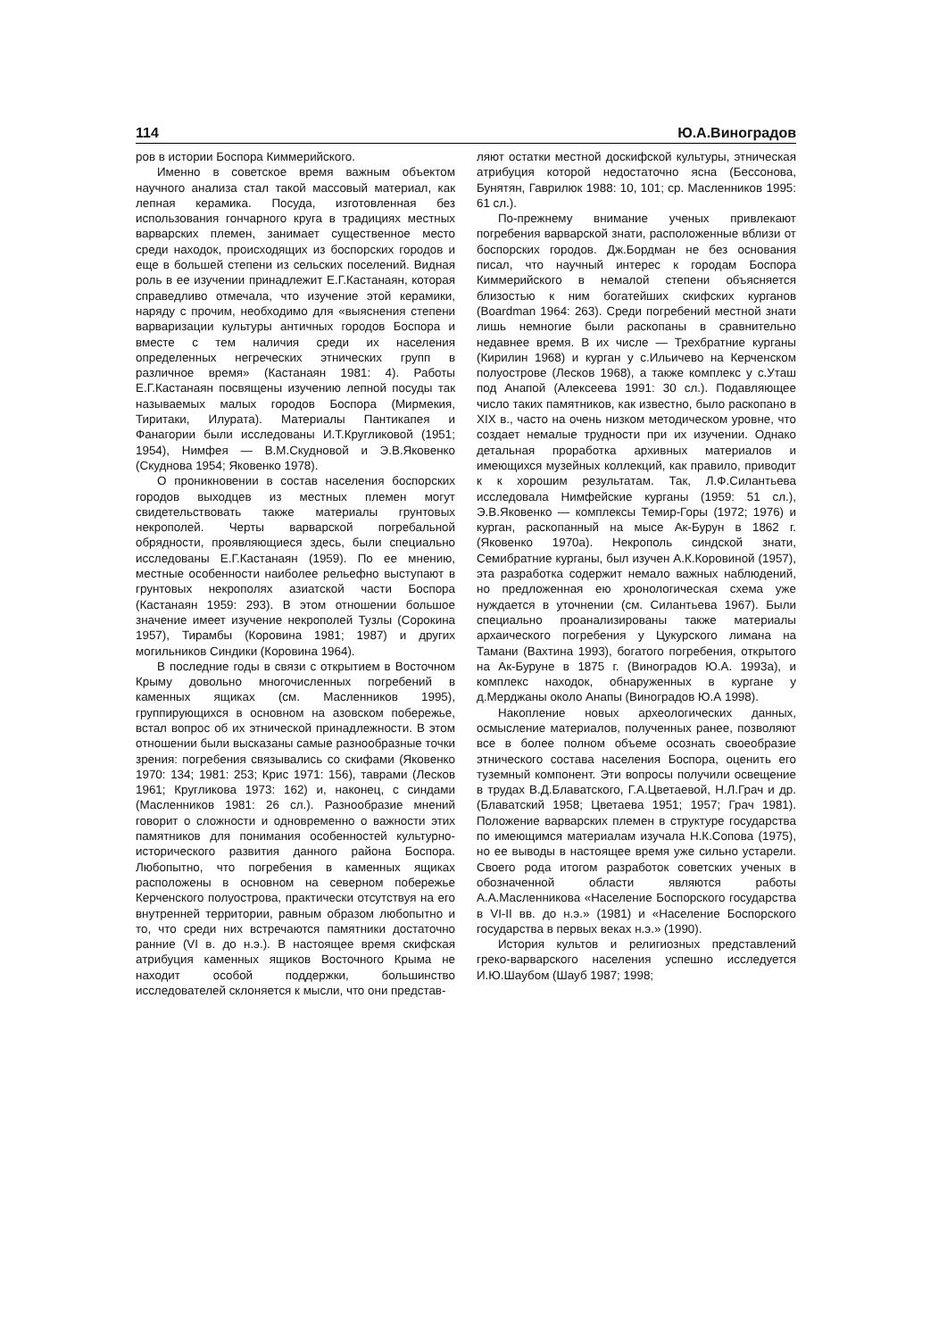114 Ю.А.Виноградов
ров в истории Боспора Киммерийского.
Именно в советское время важным объектом научного анализа стал такой массовый материал, как лепная керамика. Посуда, изготовленная без использования гончарного круга в традициях местных варварских племен, занимает существенное место среди находок, происходящих из боспорских городов и еще в большей степени из сельских поселений. Видная роль в ее изучении принадлежит Е.Г.Кастанаян, которая справедливо отмечала, что изучение этой керамики, наряду с прочим, необходимо для «выяснения степени варваризации культуры античных городов Боспора и вместе с тем наличия среди их населения определенных негреческих этнических групп в различное время» (Кастанаян 1981: 4). Работы Е.Г.Кастанаян посвящены изучению лепной посуды так называемых малых городов Боспора (Мирмекия, Тиритаки, Илурата). Материалы Пантикапея и Фанагории были исследованы И.Т.Кругликовой (1951; 1954), Нимфея — В.М.Скудновой и Э.В.Яковенко (Скуднова 1954; Яковенко 1978).
О проникновении в состав населения боспорских городов выходцев из местных племен могут свидетельствовать также материалы грунтовых некрополей. Черты варварской погребальной обрядности, проявляющиеся здесь, были специально исследованы Е.Г.Кастанаян (1959). По ее мнению, местные особенности наиболее рельефно выступают в грунтовых некрополях азиатской части Боспора (Кастанаян 1959: 293). В этом отношении большое значение имеет изучение некрополей Тузлы (Сорокина 1957), Тирамбы (Коровина 1981; 1987) и других могильников Синдики (Коровина 1964).
В последние годы в связи с открытием в Восточном Крыму довольно многочисленных погребений в каменных ящиках (см. Масленников 1995), группирующихся в основном на азовском побережье, встал вопрос об их этнической принадлежности. В этом отношении были высказаны самые разнообразные точки зрения: погребения связывались со скифами (Яковенко 1970: 134; 1981: 253; Крис 1971: 156), таврами (Лесков 1961; Кругликова 1973: 162) и, наконец, с синдами (Масленников 1981: 26 сл.). Разнообразие мнений говорит о сложности и одновременно о важности этих памятников для понимания особенностей культурно-исторического развития данного района Боспора. Любопытно, что погребения в каменных ящиках расположены в основном на северном побережье Керченского полуострова, практически отсутствуя на его внутренней территории, равным образом любопытно и то, что среди них встречаются памятники достаточно ранние (VI в. до н.э.). В настоящее время скифская атрибуция каменных ящиков Восточного Крыма не находит особой поддержки, большинство исследователей склоняется к мысли, что они представ-
ляют остатки местной доскифской культуры, этническая атрибуция которой недостаточно ясна (Бессонова, Бунятян, Гаврилюк 1988: 10, 101; ср. Масленников 1995: 61 сл.).
По-прежнему внимание ученых привлекают погребения варварской знати, расположенные вблизи от боспорских городов. Дж.Бордман не без основания писал, что научный интерес к городам Боспора Киммерийского в немалой степени объясняется близостью к ним богатейших скифских курганов (Boardman 1964: 263). Среди погребений местной знати лишь немногие были раскопаны в сравнительно недавнее время. В их числе — Трехбратние курганы (Кирилин 1968) и курган у с.Ильичево на Керченском полуострове (Лесков 1968), а также комплекс у с.Уташ под Анапой (Алексеева 1991: 30 сл.). Подавляющее число таких памятников, как известно, было раскопано в XIX в., часто на очень низком методическом уровне, что создает немалые трудности при их изучении. Однако детальная проработка архивных материалов и имеющихся музейных коллекций, как правило, приводит к к хорошим результатам. Так, Л.Ф.Силантьева исследовала Нимфейские курганы (1959: 51 сл.), Э.В.Яковенко — комплексы Темир-Горы (1972; 1976) и курган, раскопанный на мысе Ак-Бурун в 1862 г. (Яковенко 1970а). Некрополь синдской знати, Семибратние курганы, был изучен А.К.Коровиной (1957), эта разработка содержит немало важных наблюдений, но предложенная ею хронологическая схема уже нуждается в уточнении (см. Силантьева 1967). Были специально проанализированы также материалы архаического погребения у Цукурского лимана на Тамани (Вахтина 1993), богатого погребения, открытого на Ак-Буруне в 1875 г. (Виноградов Ю.А. 1993а), и комплекс находок, обнаруженных в кургане у д.Мерджаны около Анапы (Виноградов Ю.А 1998).
Накопление новых археологических данных, осмысление материалов, полученных ранее, позволяют все в более полном объеме осознать своеобразие этнического состава населения Боспора, оценить его туземный компонент. Эти вопросы получили освещение в трудах В.Д.Блаватского, Г.А.Цветаевой, Н.Л.Грач и др. (Блаватский 1958; Цветаева 1951; 1957; Грач 1981). Положение варварских племен в структуре государства по имеющимся материалам изучала Н.К.Сопова (1975), но ее выводы в настоящее время уже сильно устарели. Своего рода итогом разработок советских ученых в обозначенной области являются работы А.А.Масленникова «Население Боспорского государства в VI-II вв. до н.э.» (1981) и «Население Боспорского государства в первых веках н.э.» (1990).
История культов и религиозных представлений греко-варварского населения успешно исследуется И.Ю.Шаубом (Шауб 1987; 1998;